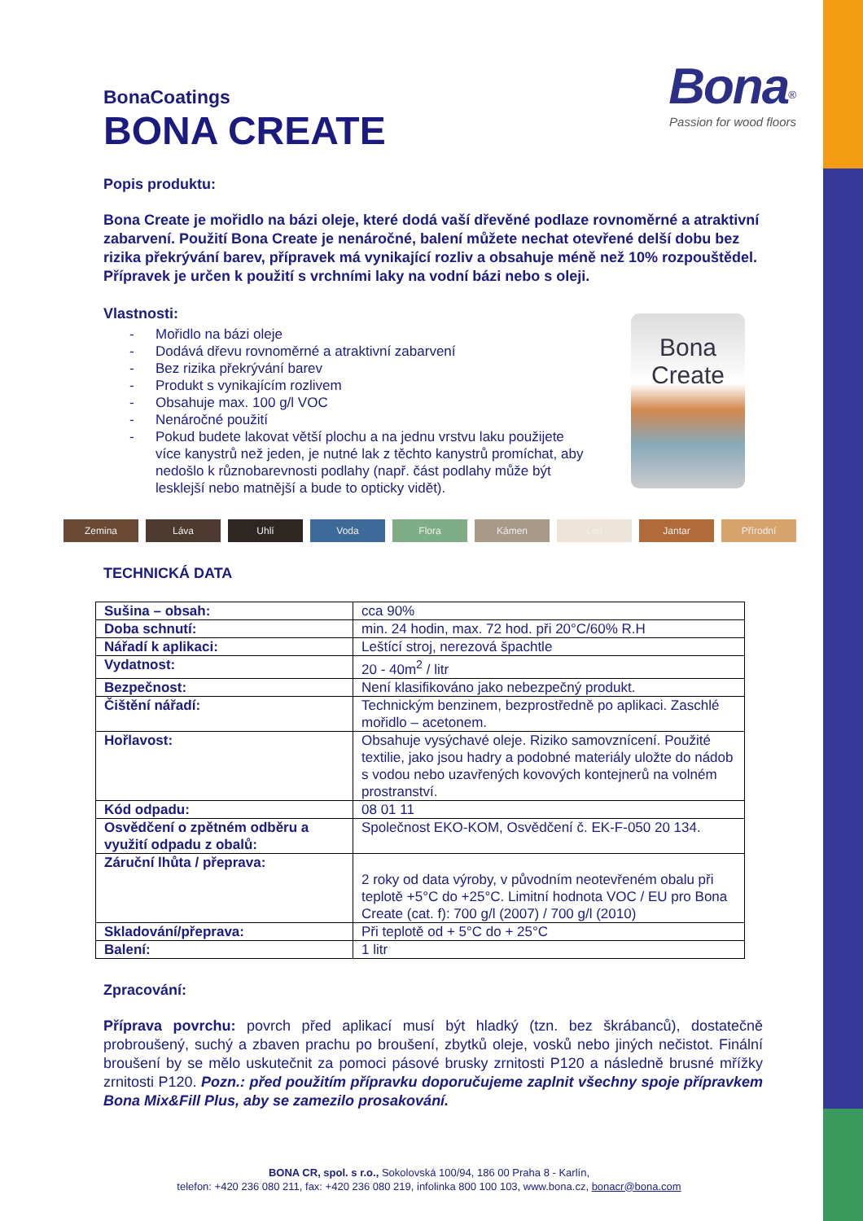Bona<sup>®</sup>
Passion for wood floors
Bona
Create
BonaCoatings
BONA CREATE
Popis produktu:
Bona Create je mořidlo na bázi oleje, které dodá vaší dřevěné podlaze rovnoměrné a atraktivní zabarvení. Použití Bona Create je nenáročné, balení můžete nechat otevřené delší dobu bez rizika překrývání barev, přípravek má vynikající rozliv a obsahuje méně než 10% rozpouštědel. Přípravek je určen k použití s vrchními laky na vodní bázi nebo s oleji.
Vlastnosti:
- Mořidlo na bázi oleje
- Dodává dřevu rovnoměrné a atraktivní zabarvení
- Bez rizika překrývání barev
- Produkt s vynikajícím rozlivem
- Obsahuje max. 100 g/l VOC
- Nenáročné použití
- Pokud budete lakovat větší plochu a na jednu vrstvu laku použijete více kanystrů než jeden, je nutné lak z těchto kanystrů promíchat, aby nedošlo k různobarevnosti podlahy (např. část podlahy může být lesklejší nebo matnější a bude to opticky vidět).
Zemina Láva Uhlí Voda Flora Kámen Led Jantar Přírodní
TECHNICKÁ DATA
| Sušina – obsah: | cca 90% |
| Doba schnutí: | min. 24 hodin, max. 72 hod. při 20°C/60% R.H |
| Nářadí k aplikaci: | Leštící stroj, nerezová špachtle |
| Vydatnost: | 20 - 40m<sup>2</sup> / litr |
| Bezpečnost: | Není klasifikováno jako nebezpečný produkt. |
| Čištění nářadí: | Technickým benzinem, bezprostředně po aplikaci. Zaschlé mořidlo – acetonem. |
| Hořlavost: | Obsahuje vysýchavé oleje. Riziko samovznícení. Použité textilie, jako jsou hadry a podobné materiály uložte do nádob s vodou nebo uzavřených kovových kontejnerů na volném prostranství. |
| Kód odpadu: | 08 01 11 |
| Osvědčení o zpětném odběru a využití odpadu z obalů: | Společnost EKO-KOM, Osvědčení č. EK-F-050 20 134. |
| Záruční lhůta / přeprava: | 2 roky od data výroby, v původním neotevřeném obalu při teplotě +5°C do +25°C. Limitní hodnota VOC / EU pro Bona Create (cat. f): 700 g/l (2007) / 700 g/l (2010) |
| Skladování/přeprava: | Při teplotě od + 5°C do + 25°C |
| Balení: | 1 litr |
Zpracování:
Příprava povrchu: povrch před aplikací musí být hladký (tzn. bez škrábanců), dostatečně probroušený, suchý a zbaven prachu po broušení, zbytků oleje, vosků nebo jiných nečistot. Finální broušení by se mělo uskutečnit za pomoci pásové brusky zrnitosti P120 a následně brusné mřížky zrnitosti P120. Pozn.: před použitím přípravku doporučujeme zaplnit všechny spoje přípravkem Bona Mix&Fill Plus, aby se zamezilo prosakování.
BONA CR, spol. s r.o., Sokolovská 100/94, 186 00 Praha 8 - Karlín,
telefon: +420 236 080 211, fax: +420 236 080 219, infolinka 800 100 103, www.bona.cz, bonacr@bona.com